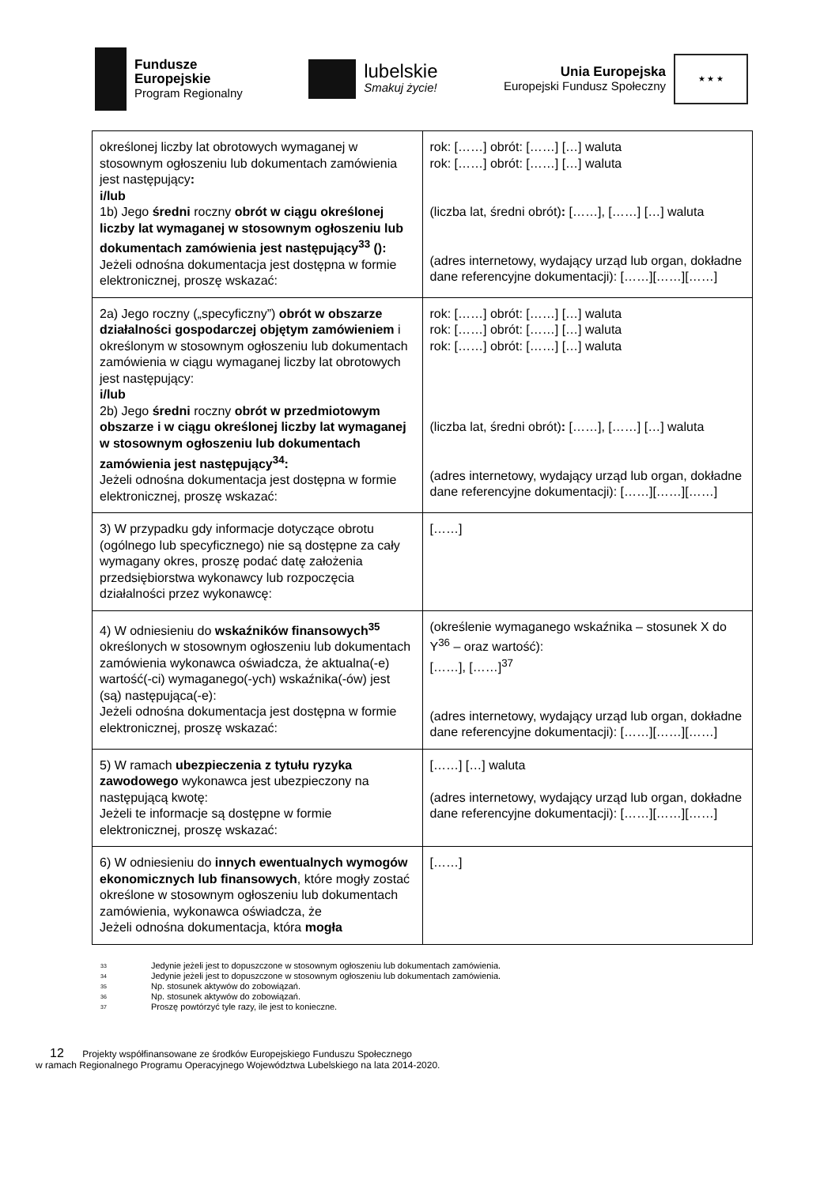Fundusze
Europejskie
Program Regionalny
lubelskie
Smakuj życie!
Unia Europejska
Europejski Fundusz Społeczny
★ ★ ★
| określonej liczby lat obrotowych wymaganej w stosownym ogłoszeniu lub dokumentach zamówienia jest następujący : i/lub 1b) Jego średni roczny obrót w ciągu określonej liczby lat wymaganej w stosownym ogłoszeniu lub dokumentach zamówienia jest następujący<sup>33</sup> (): Jeżeli odnośna dokumentacja jest dostępna w formie elektronicznej, proszę wskazać: | rok: [……] obrót: [……] […] waluta rok: [……] obrót: [……] […] waluta (liczba lat, średni obrót) : [……], [……] […] waluta (adres internetowy, wydający urząd lub organ, dokładne dane referencyjne dokumentacji): [……][……][……] |
| 2a) Jego roczny („specyficzny”) obrót w obszarze działalności gospodarczej objętym zamówieniem i określonym w stosownym ogłoszeniu lub dokumentach zamówienia w ciągu wymaganej liczby lat obrotowych jest następujący: i/lub 2b) Jego średni roczny obrót w przedmiotowym obszarze i w ciągu określonej liczby lat wymaganej w stosownym ogłoszeniu lub dokumentach zamówienia jest następujący<sup>34</sup>: Jeżeli odnośna dokumentacja jest dostępna w formie elektronicznej, proszę wskazać: | rok: [……] obrót: [……] […] waluta rok: [……] obrót: [……] […] waluta rok: [……] obrót: [……] […] waluta (liczba lat, średni obrót) : [……], [……] […] waluta (adres internetowy, wydający urząd lub organ, dokładne dane referencyjne dokumentacji): [……][……][……] |
| 3) W przypadku gdy informacje dotyczące obrotu (ogólnego lub specyficznego) nie są dostępne za cały wymagany okres, proszę podać datę założenia przedsiębiorstwa wykonawcy lub rozpoczęcia działalności przez wykonawcę: | [……] |
| 4) W odniesieniu do wskaźników finansowych<sup>35</sup> określonych w stosownym ogłoszeniu lub dokumentach zamówienia wykonawca oświadcza, że aktualna(-e) wartość(-ci) wymaganego(-ych) wskaźnika(-ów) jest (są) następująca(-e): Jeżeli odnośna dokumentacja jest dostępna w formie elektronicznej, proszę wskazać: | (określenie wymaganego wskaźnika – stosunek X do Y<sup>36</sup> – oraz wartość): [……], [……]<sup>37</sup> (adres internetowy, wydający urząd lub organ, dokładne dane referencyjne dokumentacji): [……][……][……] |
| 5) W ramach ubezpieczenia z tytułu ryzyka zawodowego wykonawca jest ubezpieczony na następującą kwotę: Jeżeli te informacje są dostępne w formie elektronicznej, proszę wskazać: | [……] […] waluta (adres internetowy, wydający urząd lub organ, dokładne dane referencyjne dokumentacji): [……][……][……] |
| 6) W odniesieniu do innych ewentualnych wymogów ekonomicznych lub finansowych , które mogły zostać określone w stosownym ogłoszeniu lub dokumentach zamówienia, wykonawca oświadcza, że Jeżeli odnośna dokumentacja, która mogła | [……] |
<sup>33</sup> Jedynie jeżeli jest to dopuszczone w stosownym ogłoszeniu lub dokumentach zamówienia.
<sup>34</sup> Jedynie jeżeli jest to dopuszczone w stosownym ogłoszeniu lub dokumentach zamówienia.
<sup>35</sup> Np. stosunek aktywów do zobowiązań.
<sup>36</sup> Np. stosunek aktywów do zobowiązań.
<sup>37</sup> Proszę powtórzyć tyle razy, ile jest to konieczne.
12 Projekty współfinansowane ze środków Europejskiego Funduszu Społecznego
w ramach Regionalnego Programu Operacyjnego Województwa Lubelskiego na lata 2014-2020.